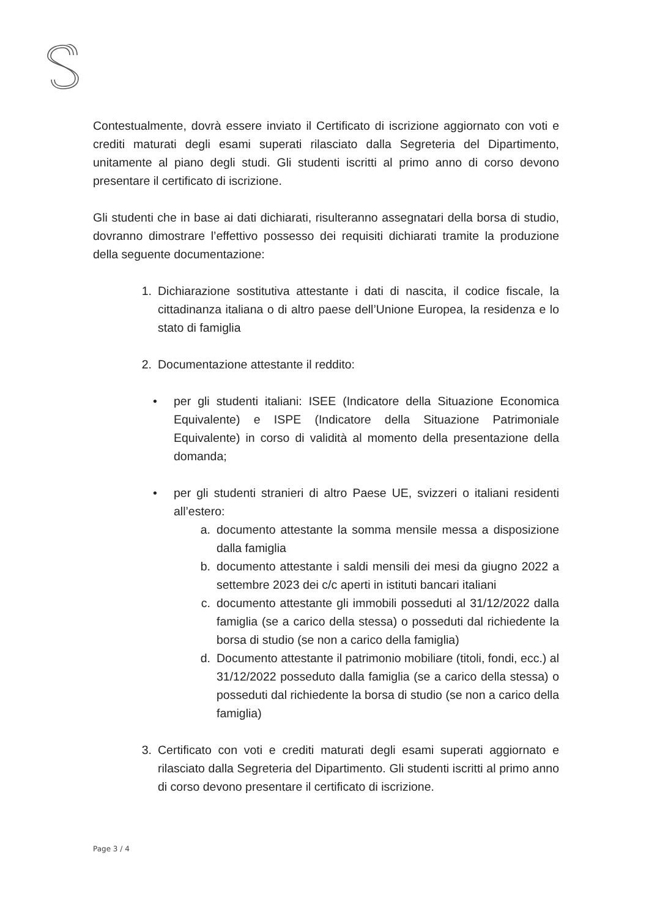Contestualmente, dovrà essere inviato il Certificato di iscrizione aggiornato con voti e crediti maturati degli esami superati rilasciato dalla Segreteria del Dipartimento, unitamente al piano degli studi. Gli studenti iscritti al primo anno di corso devono presentare il certificato di iscrizione.
Gli studenti che in base ai dati dichiarati, risulteranno assegnatari della borsa di studio, dovranno dimostrare l’effettivo possesso dei requisiti dichiarati tramite la produzione della seguente documentazione:
1. Dichiarazione sostitutiva attestante i dati di nascita, il codice fiscale, la cittadinanza italiana o di altro paese dell’Unione Europea, la residenza e lo stato di famiglia
2. Documentazione attestante il reddito:
• per gli studenti italiani: ISEE (Indicatore della Situazione Economica Equivalente) e ISPE (Indicatore della Situazione Patrimoniale Equivalente) in corso di validità al momento della presentazione della domanda;
• per gli studenti stranieri di altro Paese UE, svizzeri o italiani residenti all’estero:
a. documento attestante la somma mensile messa a disposizione dalla famiglia
b. documento attestante i saldi mensili dei mesi da giugno 2022 a settembre 2023 dei c/c aperti in istituti bancari italiani
c. documento attestante gli immobili posseduti al 31/12/2022 dalla famiglia (se a carico della stessa) o posseduti dal richiedente la borsa di studio (se non a carico della famiglia)
d. Documento attestante il patrimonio mobiliare (titoli, fondi, ecc.) al 31/12/2022 posseduto dalla famiglia (se a carico della stessa) o posseduti dal richiedente la borsa di studio (se non a carico della famiglia)
3. Certificato con voti e crediti maturati degli esami superati aggiornato e rilasciato dalla Segreteria del Dipartimento. Gli studenti iscritti al primo anno di corso devono presentare il certificato di iscrizione.
Page 3 / 4